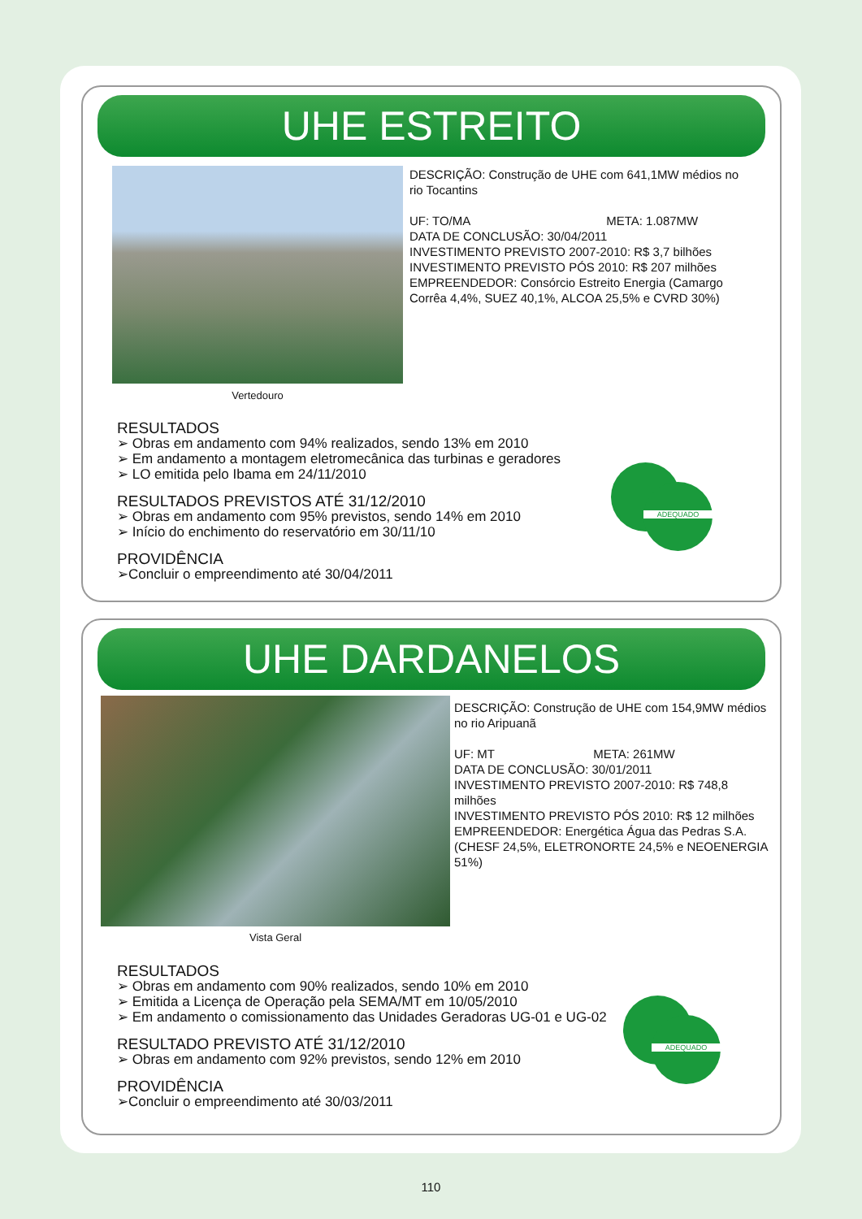UHE ESTREITO
Vertedouro
DESCRIÇÃO: Construção de UHE com 641,1MW médios no rio Tocantins
UF: TO/MA META: 1.087MW
DATA DE CONCLUSÃO: 30/04/2011
INVESTIMENTO PREVISTO 2007-2010: R$ 3,7 bilhões
INVESTIMENTO PREVISTO PÓS 2010: R$ 207 milhões
EMPREENDEDOR: Consórcio Estreito Energia (Camargo Corrêa 4,4%, SUEZ 40,1%, ALCOA 25,5% e CVRD 30%)
RESULTADOS
➢ Obras em andamento com 94% realizados, sendo 13% em 2010
➢ Em andamento a montagem eletromecânica das turbinas e geradores
➢ LO emitida pelo Ibama em 24/11/2010
RESULTADOS PREVISTOS ATÉ 31/12/2010
➢ Obras em andamento com 95% previstos, sendo 14% em 2010
➢ Início do enchimento do reservatório em 30/11/10
PROVIDÊNCIA
➢Concluir o empreendimento até 30/04/2011
ADEQUADO
UHE DARDANELOS
Vista Geral
DESCRIÇÃO: Construção de UHE com 154,9MW médios no rio Aripuanã
UF: MT META: 261MW
DATA DE CONCLUSÃO: 30/01/2011
INVESTIMENTO PREVISTO 2007-2010: R$ 748,8 milhões
INVESTIMENTO PREVISTO PÓS 2010: R$ 12 milhões
EMPREENDEDOR: Energética Água das Pedras S.A. (CHESF 24,5%, ELETRONORTE 24,5% e NEOENERGIA 51%)
RESULTADOS
➢ Obras em andamento com 90% realizados, sendo 10% em 2010
➢ Emitida a Licença de Operação pela SEMA/MT em 10/05/2010
➢ Em andamento o comissionamento das Unidades Geradoras UG-01 e UG-02
RESULTADO PREVISTO ATÉ 31/12/2010
➢ Obras em andamento com 92% previstos, sendo 12% em 2010
PROVIDÊNCIA
➢Concluir o empreendimento até 30/03/2011
ADEQUADO
110